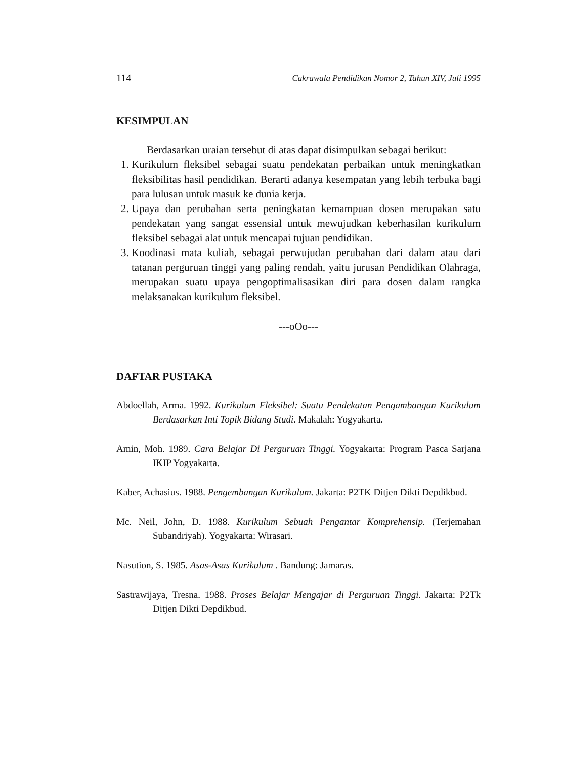114 Cakrawala Pendidikan Nomor 2, Tahun XIV, Juli 1995
KESIMPULAN
Berdasarkan uraian tersebut di atas dapat disimpulkan sebagai berikut:
1. Kurikulum fleksibel sebagai suatu pendekatan perbaikan untuk meningkatkan fleksibilitas hasil pendidikan. Berarti adanya kesempatan yang lebih terbuka bagi para lulusan untuk masuk ke dunia kerja.
2. Upaya dan perubahan serta peningkatan kemampuan dosen merupakan satu pendekatan yang sangat essensial untuk mewujudkan keberhasilan kurikulum fleksibel sebagai alat untuk mencapai tujuan pendidikan.
3. Koodinasi mata kuliah, sebagai perwujudan perubahan dari dalam atau dari tatanan perguruan tinggi yang paling rendah, yaitu jurusan Pendidikan Olahraga, merupakan suatu upaya pengoptimalisasikan diri para dosen dalam rangka melaksanakan kurikulum fleksibel.
---oOo---
DAFTAR PUSTAKA
Abdoellah, Arma. 1992. Kurikulum Fleksibel: Suatu Pendekatan Pengambangan Kurikulum Berdasarkan Inti Topik Bidang Studi. Makalah: Yogyakarta.
Amin, Moh. 1989. Cara Belajar Di Perguruan Tinggi. Yogyakarta: Program Pasca Sarjana IKIP Yogyakarta.
Kaber, Achasius. 1988. Pengembangan Kurikulum. Jakarta: P2TK Ditjen Dikti Depdikbud.
Mc. Neil, John, D. 1988. Kurikulum Sebuah Pengantar Komprehensip. (Terjemahan Subandriyah). Yogyakarta: Wirasari.
Nasution, S. 1985. Asas-Asas Kurikulum . Bandung: Jamaras.
Sastrawijaya, Tresna. 1988. Proses Belajar Mengajar di Perguruan Tinggi. Jakarta: P2Tk Ditjen Dikti Depdikbud.